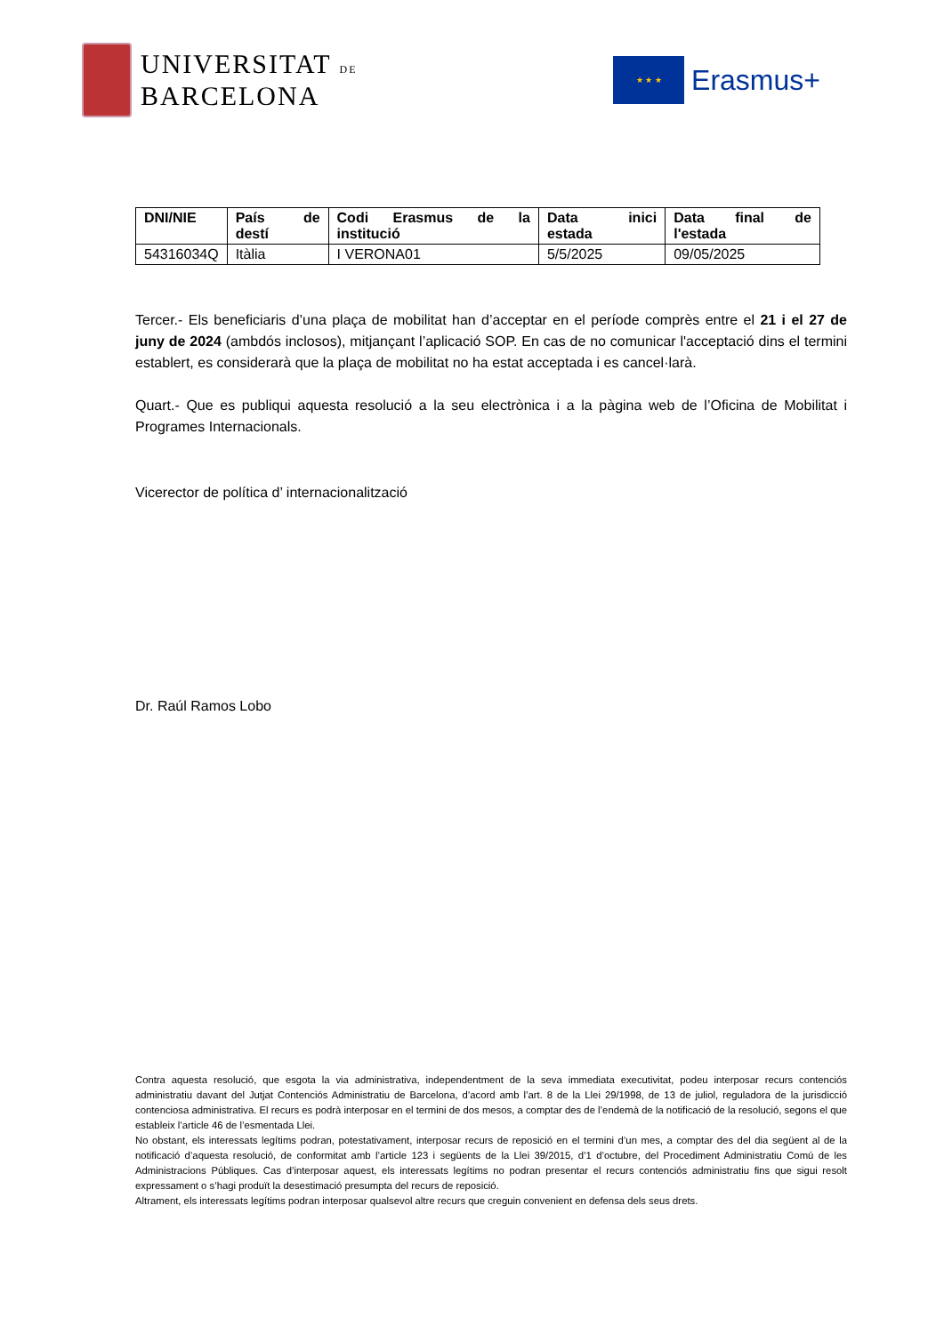UNIVERSITAT DE
BARCELONA
★ ★ ★
Erasmus+
| DNI/NIE | País de destí | Codi Erasmus de la institució | Data inici estada | Data final de l'estada |
| --- | --- | --- | --- | --- |
| 54316034Q | Itàlia | I VERONA01 | 5/5/2025 | 09/05/2025 |
Tercer.- Els beneficiaris d’una plaça de mobilitat han d’acceptar en el període comprès entre el 21 i el 27 de juny de 2024 (ambdós inclosos), mitjançant l’aplicació SOP. En cas de no comunicar l'acceptació dins el termini establert, es considerarà que la plaça de mobilitat no ha estat acceptada i es cancel·larà.
Quart.- Que es publiqui aquesta resolució a la seu electrònica i a la pàgina web de l’Oficina de Mobilitat i Programes Internacionals.
Vicerector de política d’ internacionalització
Dr. Raúl Ramos Lobo
Contra aquesta resolució, que esgota la via administrativa, independentment de la seva immediata executivitat, podeu interposar recurs contenciós administratiu davant del Jutjat Contenciós Administratiu de Barcelona, d’acord amb l’art. 8 de la Llei 29/1998, de 13 de juliol, reguladora de la jurisdicció contenciosa administrativa. El recurs es podrà interposar en el termini de dos mesos, a comptar des de l’endemà de la notificació de la resolució, segons el que estableix l’article 46 de l’esmentada Llei.
No obstant, els interessats legítims podran, potestativament, interposar recurs de reposició en el termini d’un mes, a comptar des del dia següent al de la notificació d’aquesta resolució, de conformitat amb l’article 123 i següents de la Llei 39/2015, d’1 d’octubre, del Procediment Administratiu Comú de les Administracions Públiques. Cas d’interposar aquest, els interessats legítims no podran presentar el recurs contenciós administratiu fins que sigui resolt expressament o s’hagi produït la desestimació presumpta del recurs de reposició.
Altrament, els interessats legítims podran interposar qualsevol altre recurs que creguin convenient en defensa dels seus drets.